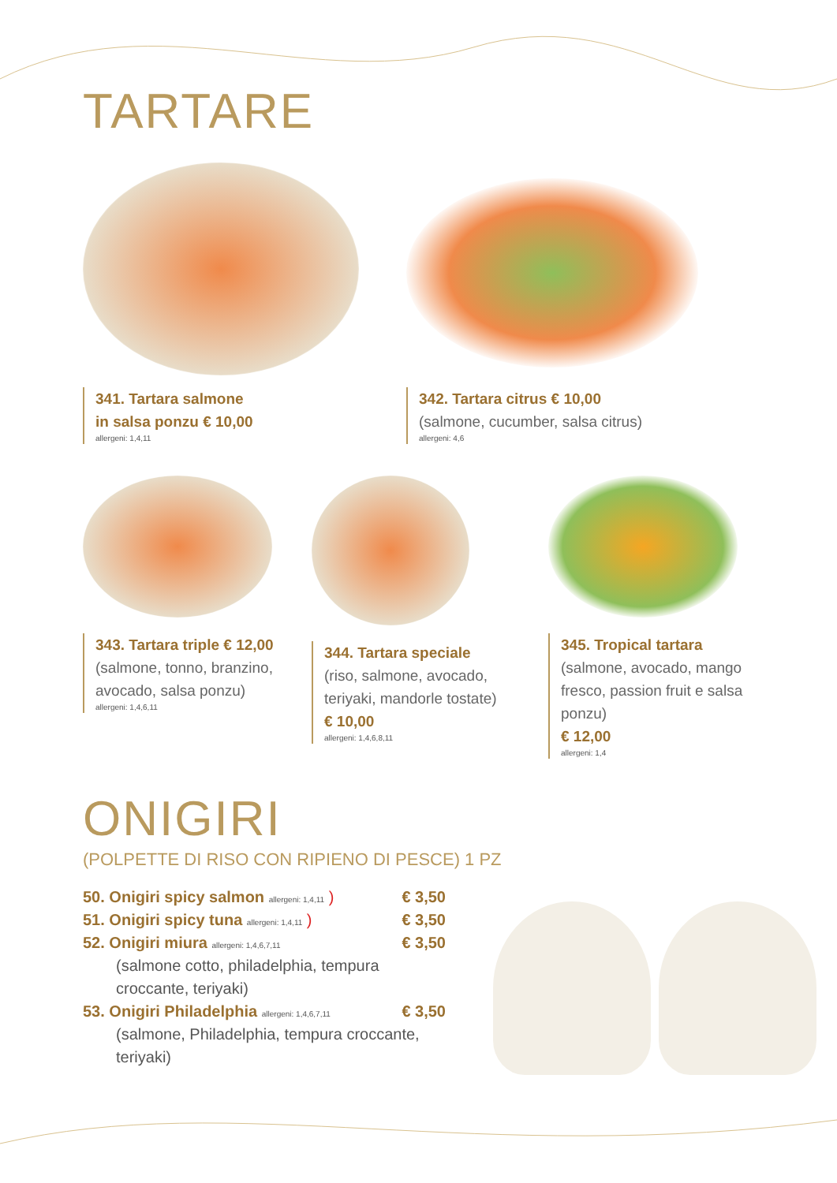TARTARE
341. Tartara salmone
in salsa ponzu € 10,00
allergeni: 1,4,11
342. Tartara citrus € 10,00
(salmone, cucumber, salsa citrus)
allergeni: 4,6
343. Tartara triple € 12,00
(salmone, tonno, branzino, avocado, salsa ponzu)
allergeni: 1,4,6,11
344. Tartara speciale
(riso, salmone, avocado, teriyaki, mandorle tostate)
€ 10,00
allergeni: 1,4,6,8,11
345. Tropical tartara
(salmone, avocado, mango fresco, passion fruit e salsa ponzu)
€ 12,00
allergeni: 1,4
ONIGIRI
(POLPETTE DI RISO CON RIPIENO DI PESCE) 1 PZ
50. Onigiri spicy salmon allergeni: 1,4,11 ) € 3,50
51. Onigiri spicy tuna allergeni: 1,4,11 ) € 3,50
52. Onigiri miura allergeni: 1,4,6,7,11 € 3,50
(salmone cotto, philadelphia, tempura croccante, teriyaki)
53. Onigiri Philadelphia allergeni: 1,4,6,7,11 € 3,50
(salmone, Philadelphia, tempura croccante, teriyaki)